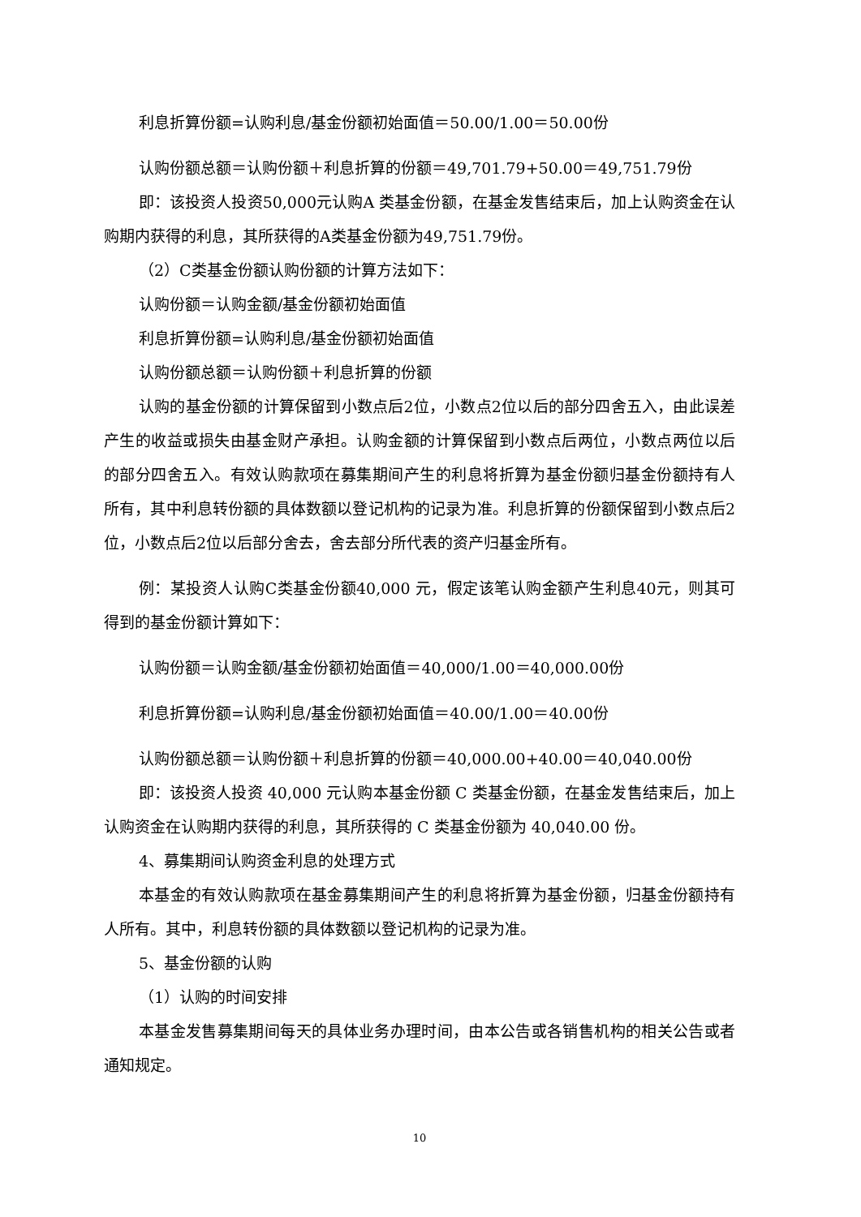利息折算份额=认购利息/基金份额初始面值＝50.00/1.00＝50.00份
认购份额总额＝认购份额＋利息折算的份额＝49,701.79+50.00＝49,751.79份
即：该投资人投资50,000元认购A 类基金份额，在基金发售结束后，加上认购资金在认购期内获得的利息，其所获得的A类基金份额为49,751.79份。
（2）C类基金份额认购份额的计算方法如下：
认购份额＝认购金额/基金份额初始面值
利息折算份额=认购利息/基金份额初始面值
认购份额总额＝认购份额＋利息折算的份额
认购的基金份额的计算保留到小数点后2位，小数点2位以后的部分四舍五入，由此误差产生的收益或损失由基金财产承担。认购金额的计算保留到小数点后两位，小数点两位以后的部分四舍五入。有效认购款项在募集期间产生的利息将折算为基金份额归基金份额持有人所有，其中利息转份额的具体数额以登记机构的记录为准。利息折算的份额保留到小数点后2位，小数点后2位以后部分舍去，舍去部分所代表的资产归基金所有。
例：某投资人认购C类基金份额40,000 元，假定该笔认购金额产生利息40元，则其可得到的基金份额计算如下：
认购份额＝认购金额/基金份额初始面值＝40,000/1.00＝40,000.00份
利息折算份额=认购利息/基金份额初始面值＝40.00/1.00＝40.00份
认购份额总额＝认购份额＋利息折算的份额＝40,000.00+40.00＝40,040.00份
即：该投资人投资 40,000 元认购本基金份额 C 类基金份额，在基金发售结束后，加上认购资金在认购期内获得的利息，其所获得的 C 类基金份额为 40,040.00 份。
4、募集期间认购资金利息的处理方式
本基金的有效认购款项在基金募集期间产生的利息将折算为基金份额，归基金份额持有人所有。其中，利息转份额的具体数额以登记机构的记录为准。
5、基金份额的认购
（1）认购的时间安排
本基金发售募集期间每天的具体业务办理时间，由本公告或各销售机构的相关公告或者通知规定。
10